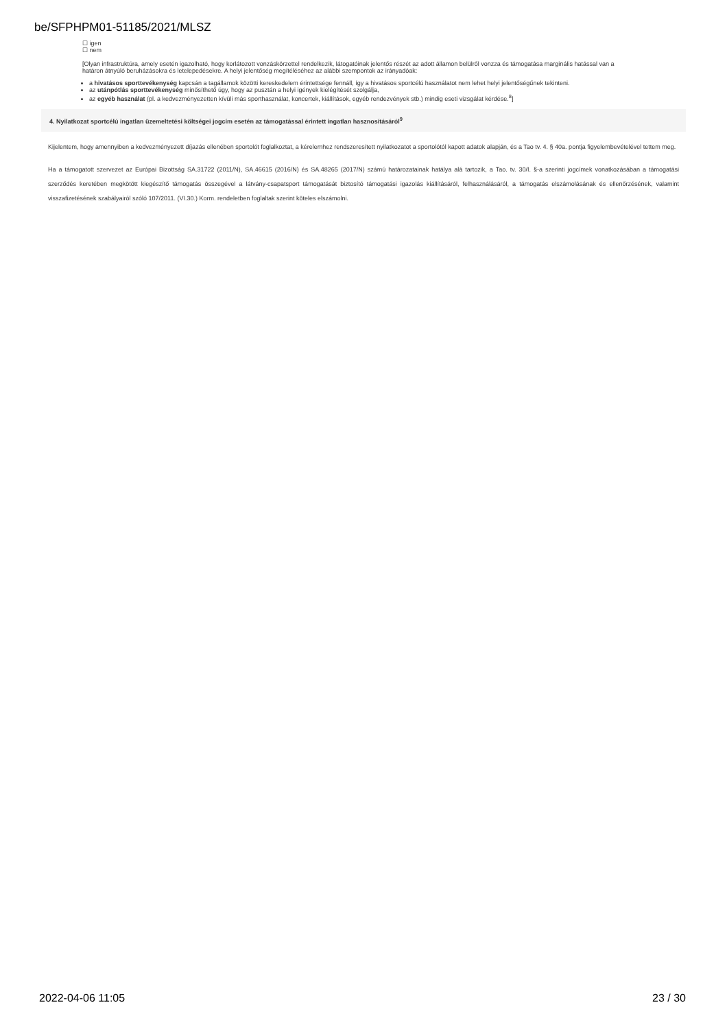be/SFPHPM01-51185/2021/MLSZ
☐ igen
☐ nem
[Olyan infrastruktúra, amely esetén igazolható, hogy korlátozott vonzáskörzettel rendelkezik, látogatóinak jelentős részét az adott államon belülről vonzza és támogatása marginális hatással van a határon átnyúló beruházásokra és letelepedésekre. A helyi jelentőség megítéléséhez az alábbi szempontok az irányadóak:
a hivatásos sporttevékenység kapcsán a tagállamok közötti kereskedelem érintettsége fennáll, így a hivatásos sportcélú használatot nem lehet helyi jelentőségűnek tekinteni.
az utánpótlás sporttevékenység minősíthető úgy, hogy az pusztán a helyi igények kielégítését szolgálja,
az egyéb használat (pl. a kedvezményezetten kívüli más sporthasználat, koncertek, kiállítások, egyéb rendezvények stb.) mindig eseti vizsgálat kérdése.<sup>8</sup>]
4. Nyilatkozat sportcélú ingatlan üzemeltetési költségei jogcím esetén az támogatással érintett ingatlan hasznosításáról<sup>9</sup>
Kijelentem, hogy amennyiben a kedvezményezett díjazás ellenében sportolót foglalkoztat, a kérelemhez rendszeresített nyilatkozatot a sportolótól kapott adatok alapján, és a Tao tv. 4. § 40a. pontja figyelembevételével tettem meg.
Ha a támogatott szervezet az Európai Bizottság SA.31722 (2011/N), SA.46615 (2016/N) és SA.48265 (2017/N) számú határozatainak hatálya alá tartozik, a Tao. tv. 30/I. §-a szerinti jogcímek vonatkozásában a támogatási szerződés keretében megkötött kiegészítő támogatás összegével a látvány-csapatsport támogatását biztosító támogatási igazolás kiállításáról, felhasználásáról, a támogatás elszámolásának és ellenőrzésének, valamint visszafizetésének szabályairól szóló 107/2011. (VI.30.) Korm. rendeletben foglaltak szerint köteles elszámolni.
2022-04-06 11:05 23 / 30